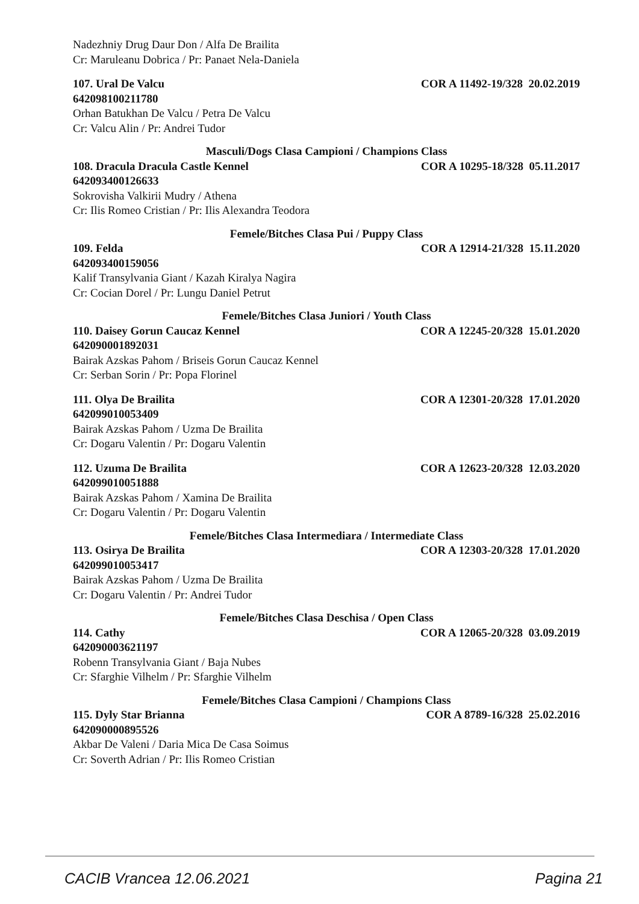Nadezhniy Drug Daur Don / Alfa De Brailita
Cr: Maruleanu Dobrica / Pr: Panaet Nela-Daniela
107. Ural De Valcu COR A 11492-19/328 20.02.2019
642098100211780
Orhan Batukhan De Valcu / Petra De Valcu
Cr: Valcu Alin / Pr: Andrei Tudor
Masculi/Dogs Clasa Campioni / Champions Class
108. Dracula Dracula Castle Kennel COR A 10295-18/328 05.11.2017
642093400126633
Sokrovisha Valkirii Mudry / Athena
Cr: Ilis Romeo Cristian / Pr: Ilis Alexandra Teodora
Femele/Bitches Clasa Pui / Puppy Class
109. Felda COR A 12914-21/328 15.11.2020
642093400159056
Kalif Transylvania Giant / Kazah Kiralya Nagira
Cr: Cocian Dorel / Pr: Lungu Daniel Petrut
Femele/Bitches Clasa Juniori / Youth Class
110. Daisey Gorun Caucaz Kennel COR A 12245-20/328 15.01.2020
642090001892031
Bairak Azskas Pahom / Briseis Gorun Caucaz Kennel
Cr: Serban Sorin / Pr: Popa Florinel
111. Olya De Brailita COR A 12301-20/328 17.01.2020
642099010053409
Bairak Azskas Pahom / Uzma De Brailita
Cr: Dogaru Valentin / Pr: Dogaru Valentin
112. Uzuma De Brailita COR A 12623-20/328 12.03.2020
642099010051888
Bairak Azskas Pahom / Xamina De Brailita
Cr: Dogaru Valentin / Pr: Dogaru Valentin
Femele/Bitches Clasa Intermediara / Intermediate Class
113. Osirya De Brailita COR A 12303-20/328 17.01.2020
642099010053417
Bairak Azskas Pahom / Uzma De Brailita
Cr: Dogaru Valentin / Pr: Andrei Tudor
Femele/Bitches Clasa Deschisa / Open Class
114. Cathy COR A 12065-20/328 03.09.2019
642090003621197
Robenn Transylvania Giant / Baja Nubes
Cr: Sfarghie Vilhelm / Pr: Sfarghie Vilhelm
Femele/Bitches Clasa Campioni / Champions Class
115. Dyly Star Brianna COR A 8789-16/328 25.02.2016
642090000895526
Akbar De Valeni / Daria Mica De Casa Soimus
Cr: Soverth Adrian / Pr: Ilis Romeo Cristian
CACIB Vrancea 12.06.2021 Pagina 21